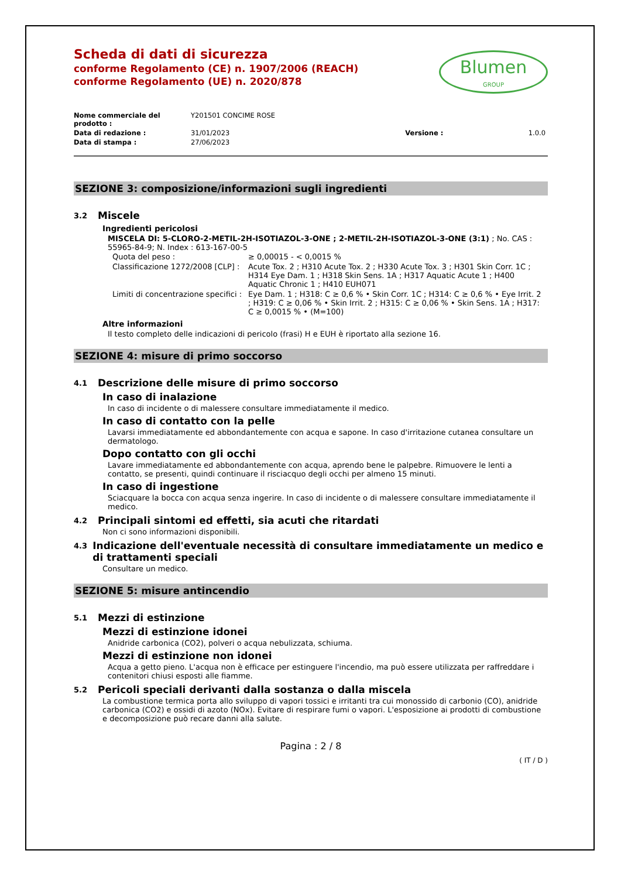Blumen
GROUP
Scheda di dati di sicurezza
conforme Regolamento (CE) n. 1907/2006 (REACH)
conforme Regolamento (UE) n. 2020/878
| Nome commerciale del prodotto : | Y201501 CONCIME ROSE | | |
| Data di redazione : | 31/01/2023 | Versione : | 1.0.0 |
| Data di stampa : | 27/06/2023 | | |
SEZIONE 3: composizione/informazioni sugli ingredienti
3.2 Miscele
Ingredienti pericolosi
MISCELA DI: 5-CLORO-2-METIL-2H-ISOTIAZOL-3-ONE ; 2-METIL-2H-ISOTIAZOL-3-ONE (3:1) ; No. CAS : 55965-84-9; N. Index : 613-167-00-5
| Quota del peso : | ≥ 0,00015 - < 0,0015 % |
| Classificazione 1272/2008 [CLP] : | Acute Tox. 2 ; H310 Acute Tox. 2 ; H330 Acute Tox. 3 ; H301 Skin Corr. 1C ; H314 Eye Dam. 1 ; H318 Skin Sens. 1A ; H317 Aquatic Acute 1 ; H400 Aquatic Chronic 1 ; H410 EUH071 |
| Limiti di concentrazione specifici : | Eye Dam. 1 ; H318: C ≥ 0,6 % • Skin Corr. 1C ; H314: C ≥ 0,6 % • Eye Irrit. 2 ; H319: C ≥ 0,06 % • Skin Irrit. 2 ; H315: C ≥ 0,06 % • Skin Sens. 1A ; H317: C ≥ 0,0015 % • (M=100) |
Altre informazioni
Il testo completo delle indicazioni di pericolo (frasi) H e EUH è riportato alla sezione 16.
SEZIONE 4: misure di primo soccorso
4.1 Descrizione delle misure di primo soccorso
In caso di inalazione
In caso di incidente o di malessere consultare immediatamente il medico.
In caso di contatto con la pelle
Lavarsi immediatamente ed abbondantemente con acqua e sapone. In caso d'irritazione cutanea consultare un dermatologo.
Dopo contatto con gli occhi
Lavare immediatamente ed abbondantemente con acqua, aprendo bene le palpebre. Rimuovere le lenti a contatto, se presenti, quindi continuare il risciacquo degli occhi per almeno 15 minuti.
In caso di ingestione
Sciacquare la bocca con acqua senza ingerire. In caso di incidente o di malessere consultare immediatamente il medico.
4.2 Principali sintomi ed effetti, sia acuti che ritardati
Non ci sono informazioni disponibili.
4.3 Indicazione dell'eventuale necessità di consultare immediatamente un medico e di trattamenti speciali
Consultare un medico.
SEZIONE 5: misure antincendio
5.1 Mezzi di estinzione
Mezzi di estinzione idonei
Anidride carbonica (CO2), polveri o acqua nebulizzata, schiuma.
Mezzi di estinzione non idonei
Acqua a getto pieno. L'acqua non è efficace per estinguere l'incendio, ma può essere utilizzata per raffreddare i contenitori chiusi esposti alle fiamme.
5.2 Pericoli speciali derivanti dalla sostanza o dalla miscela
La combustione termica porta allo sviluppo di vapori tossici e irritanti tra cui monossido di carbonio (CO), anidride carbonica (CO2) e ossidi di azoto (NOx). Evitare di respirare fumi o vapori. L'esposizione ai prodotti di combustione e decomposizione può recare danni alla salute.
Pagina : 2 / 8
( IT / D )